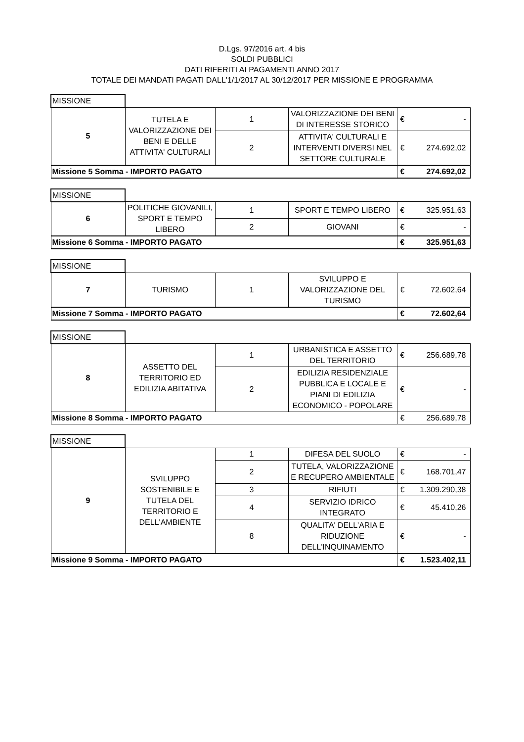D.Lgs. 97/2016 art. 4 bis
SOLDI PUBBLICI
DATI RIFERITI AI PAGAMENTI ANNO 2017
TOTALE DEI MANDATI PAGATI DALL'1/1/2017 AL 30/12/2017 PER MISSIONE E PROGRAMMA
| MISSIONE | | | | | |
| 5 | TUTELA E VALORIZZAZIONE DEI BENI E DELLE ATTIVITA' CULTURALI | 1 | VALORIZZAZIONE DEI BENI DI INTERESSE STORICO | € | - |
| | | 2 | ATTIVITA' CULTURALI E INTERVENTI DIVERSI NEL SETTORE CULTURALE | € | 274.692,02 |
| Missione 5 Somma - IMPORTO PAGATO | | | | € | 274.692,02 |
| MISSIONE | | | | | |
| 6 | POLITICHE GIOVANILI, SPORT E TEMPO LIBERO | 1 | SPORT E TEMPO LIBERO | € | 325.951,63 |
| | | 2 | GIOVANI | € | - |
| Missione 6 Somma - IMPORTO PAGATO | | | | € | 325.951,63 |
| MISSIONE | | | | | |
| 7 | TURISMO | 1 | SVILUPPO E VALORIZZAZIONE DEL TURISMO | € | 72.602,64 |
| Missione 7 Somma - IMPORTO PAGATO | | | | € | 72.602,64 |
| MISSIONE | | | | | |
| 8 | ASSETTO DEL TERRITORIO ED EDILIZIA ABITATIVA | 1 | URBANISTICA E ASSETTO DEL TERRITORIO | € | 256.689,78 |
| | | 2 | EDILIZIA RESIDENZIALE PUBBLICA E LOCALE E PIANI DI EDILIZIA ECONOMICO - POPOLARE | € | - |
| Missione 8 Somma - IMPORTO PAGATO | | | | € | 256.689,78 |
| MISSIONE | | | | | |
| 9 | SVILUPPO SOSTENIBILE E TUTELA DEL TERRITORIO E DELL'AMBIENTE | 1 | DIFESA DEL SUOLO | € | - |
| | | 2 | TUTELA, VALORIZZAZIONE E RECUPERO AMBIENTALE | € | 168.701,47 |
| | | 3 | RIFIUTI | € | 1.309.290,38 |
| | | 4 | SERVIZIO IDRICO INTEGRATO | € | 45.410,26 |
| | | 8 | QUALITA' DELL'ARIA E RIDUZIONE DELL'INQUINAMENTO | € | - |
| Missione 9 Somma - IMPORTO PAGATO | | | | € | 1.523.402,11 |